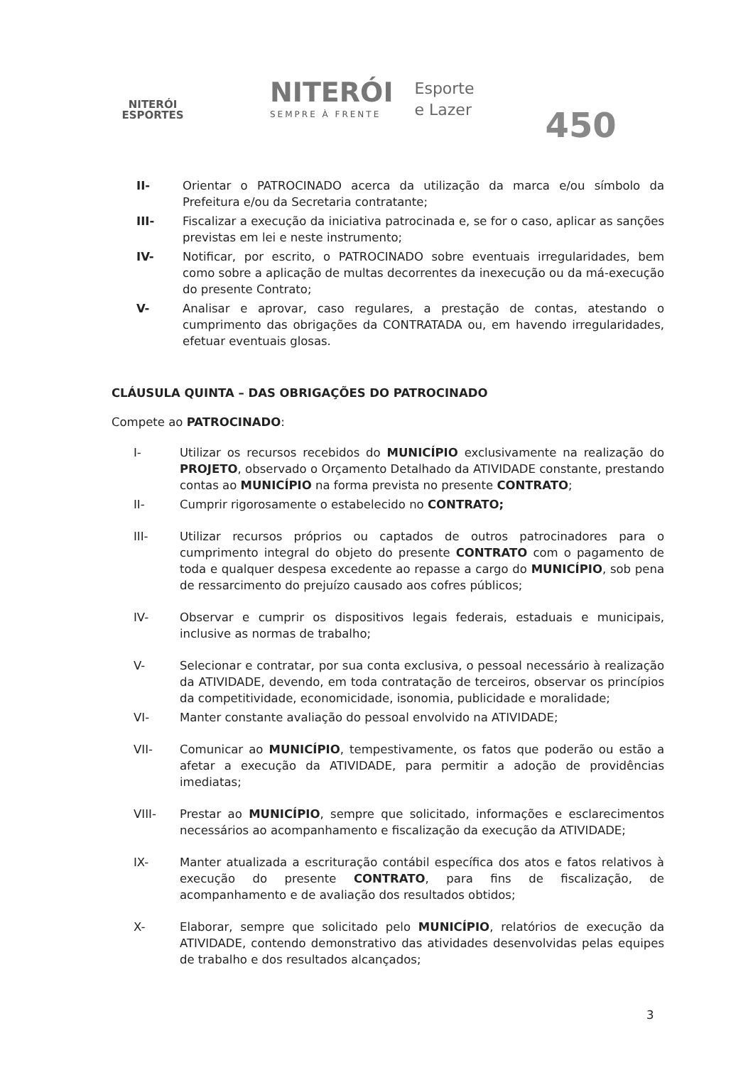NITERÓI
ESPORTES
NITERÓI
SEMPRE À FRENTE
Esporte
e Lazer
450
II- Orientar o PATROCINADO acerca da utilização da marca e/ou símbolo da Prefeitura e/ou da Secretaria contratante;
III- Fiscalizar a execução da iniciativa patrocinada e, se for o caso, aplicar as sanções previstas em lei e neste instrumento;
IV- Notificar, por escrito, o PATROCINADO sobre eventuais irregularidades, bem como sobre a aplicação de multas decorrentes da inexecução ou da má-execução do presente Contrato;
V- Analisar e aprovar, caso regulares, a prestação de contas, atestando o cumprimento das obrigações da CONTRATADA ou, em havendo irregularidades, efetuar eventuais glosas.
CLÁUSULA QUINTA – DAS OBRIGAÇÕES DO PATROCINADO
Compete ao PATROCINADO:
I- Utilizar os recursos recebidos do MUNICÍPIO exclusivamente na realização do PROJETO, observado o Orçamento Detalhado da ATIVIDADE constante, prestando contas ao MUNICÍPIO na forma prevista no presente CONTRATO;
II- Cumprir rigorosamente o estabelecido no CONTRATO;
III- Utilizar recursos próprios ou captados de outros patrocinadores para o cumprimento integral do objeto do presente CONTRATO com o pagamento de toda e qualquer despesa excedente ao repasse a cargo do MUNICÍPIO, sob pena de ressarcimento do prejuízo causado aos cofres públicos;
IV- Observar e cumprir os dispositivos legais federais, estaduais e municipais, inclusive as normas de trabalho;
V- Selecionar e contratar, por sua conta exclusiva, o pessoal necessário à realização da ATIVIDADE, devendo, em toda contratação de terceiros, observar os princípios da competitividade, economicidade, isonomia, publicidade e moralidade;
VI- Manter constante avaliação do pessoal envolvido na ATIVIDADE;
VII- Comunicar ao MUNICÍPIO, tempestivamente, os fatos que poderão ou estão a afetar a execução da ATIVIDADE, para permitir a adoção de providências imediatas;
VIII- Prestar ao MUNICÍPIO, sempre que solicitado, informações e esclarecimentos necessários ao acompanhamento e fiscalização da execução da ATIVIDADE;
IX- Manter atualizada a escrituração contábil específica dos atos e fatos relativos à execução do presente CONTRATO, para fins de fiscalização, de acompanhamento e de avaliação dos resultados obtidos;
X- Elaborar, sempre que solicitado pelo MUNICÍPIO, relatórios de execução da ATIVIDADE, contendo demonstrativo das atividades desenvolvidas pelas equipes de trabalho e dos resultados alcançados;
3